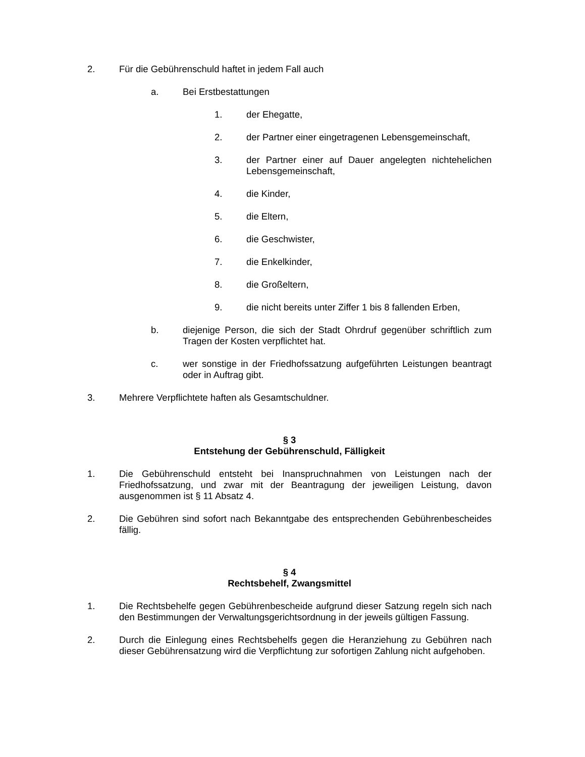2. Für die Gebührenschuld haftet in jedem Fall auch
a. Bei Erstbestattungen
1. der Ehegatte,
2. der Partner einer eingetragenen Lebensgemeinschaft,
3. der Partner einer auf Dauer angelegten nichtehelichen Lebensgemeinschaft,
4. die Kinder,
5. die Eltern,
6. die Geschwister,
7. die Enkelkinder,
8. die Großeltern,
9. die nicht bereits unter Ziffer 1 bis 8 fallenden Erben,
b. diejenige Person, die sich der Stadt Ohrdruf gegenüber schriftlich zum Tragen der Kosten verpflichtet hat.
c. wer sonstige in der Friedhofssatzung aufgeführten Leistungen beantragt oder in Auftrag gibt.
3. Mehrere Verpflichtete haften als Gesamtschuldner.
§ 3
Entstehung der Gebührenschuld, Fälligkeit
1. Die Gebührenschuld entsteht bei Inanspruchnahmen von Leistungen nach der Friedhofssatzung, und zwar mit der Beantragung der jeweiligen Leistung, davon ausgenommen ist § 11 Absatz 4.
2. Die Gebühren sind sofort nach Bekanntgabe des entsprechenden Gebührenbescheides fällig.
§ 4
Rechtsbehelf, Zwangsmittel
1. Die Rechtsbehelfe gegen Gebührenbescheide aufgrund dieser Satzung regeln sich nach den Bestimmungen der Verwaltungsgerichtsordnung in der jeweils gültigen Fassung.
2. Durch die Einlegung eines Rechtsbehelfs gegen die Heranziehung zu Gebühren nach dieser Gebührensatzung wird die Verpflichtung zur sofortigen Zahlung nicht aufgehoben.